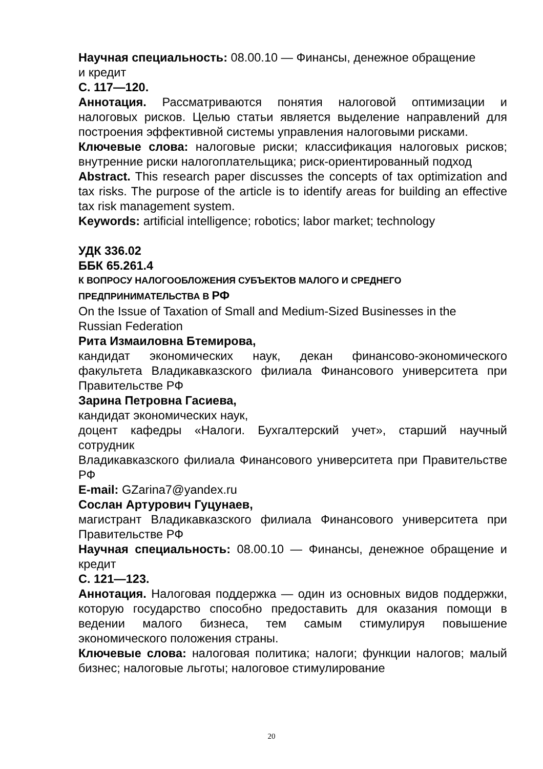Научная специальность: 08.00.10 — Финансы, денежное обращение
и кредит
С. 117—120.
Аннотация. Рассматриваются понятия налоговой оптимизации и налоговых рисков. Целью статьи является выделение направлений для построения эффективной системы управления налоговыми рисками.
Ключевые слова: налоговые риски; классификация налоговых рисков; внутренние риски налогоплательщика; риск-ориентированный подход
Abstract. This research paper discusses the concepts of tax optimization and tax risks. The purpose of the article is to identify areas for building an effective tax risk management system.
Keywords: artificial intelligence; robotics; labor market; technology
УДК 336.02
ББК 65.261.4
К ВОПРОСУ НАЛОГООБЛОЖЕНИЯ СУБЪЕКТОВ МАЛОГО И СРЕДНЕГО
ПРЕДПРИНИМАТЕЛЬСТВА В РФ
On the Issue of Taxation of Small and Medium-Sized Businesses in the
Russian Federation
Рита Измаиловна Бтемирова,
кандидат экономических наук, декан финансово-экономического факультета Владикавказского филиала Финансового университета при Правительстве РФ
Зарина Петровна Гасиева,
кандидат экономических наук,
доцент кафедры «Налоги. Бухгалтерский учет», старший научный сотрудник
Владикавказского филиала Финансового университета при Правительстве РФ
E-mail: GZarina7@yandex.ru
Сослан Артурович Гуцунаев,
магистрант Владикавказского филиала Финансового университета при Правительстве РФ
Научная специальность: 08.00.10 — Финансы, денежное обращение и кредит
С. 121—123.
Аннотация. Налоговая поддержка — один из основных видов поддержки, которую государство способно предоставить для оказания помощи в ведении малого бизнеса, тем самым стимулируя повышение экономического положения страны.
Ключевые слова: налоговая политика; налоги; функции налогов; малый бизнес; налоговые льготы; налоговое стимулирование
20